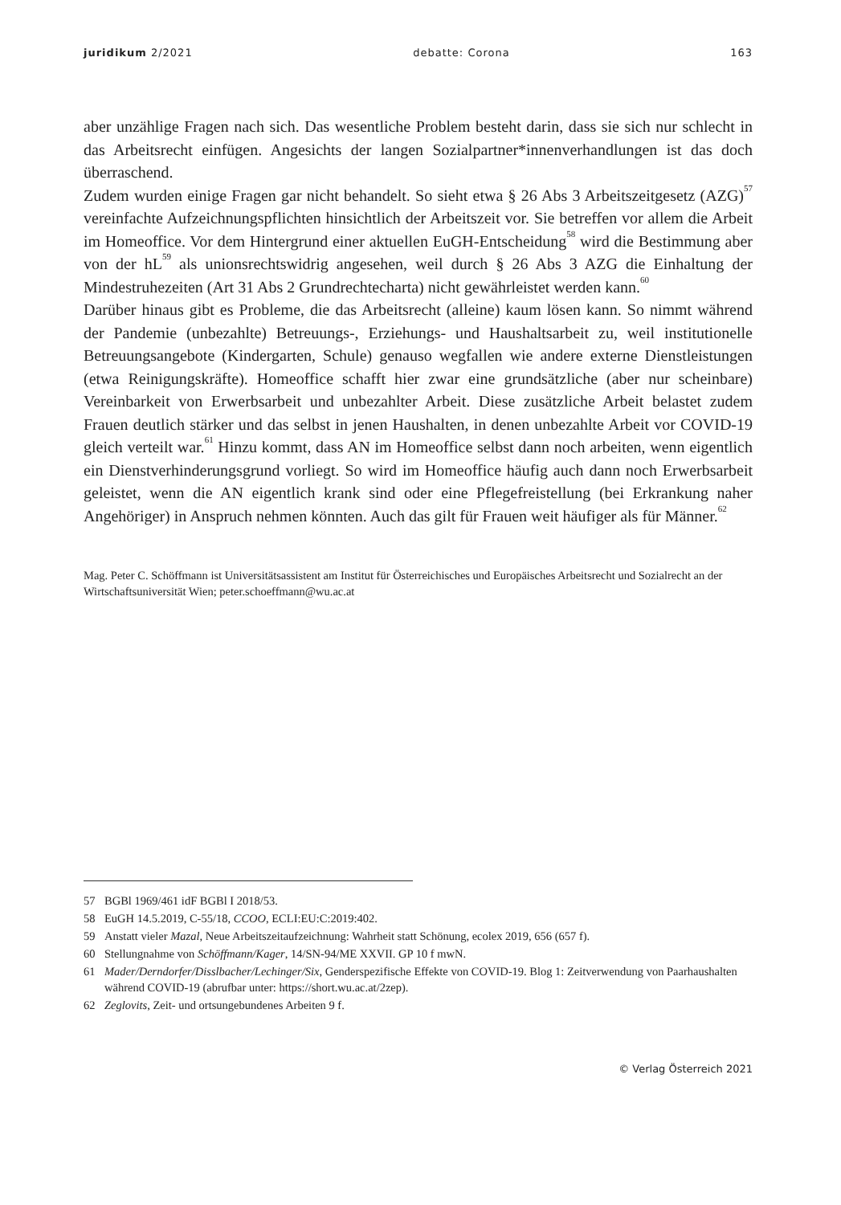juridikum 2/2021 debatte: Corona 163
aber unzählige Fragen nach sich. Das wesentliche Problem besteht darin, dass sie sich nur schlecht in das Arbeitsrecht einfügen. Angesichts der langen Sozialpartner*innen­verhandlungen ist das doch überraschend.
Zudem wurden einige Fragen gar nicht behandelt. So sieht etwa § 26 Abs 3 Arbeitszeit­gesetz (AZG)<sup>57</sup> vereinfachte Aufzeichnungspflichten hinsichtlich der Arbeitszeit vor. Sie betreffen vor allem die Arbeit im Homeoffice. Vor dem Hintergrund einer aktuellen EuGH-Entscheidung<sup>58</sup> wird die Bestimmung aber von der hL<sup>59</sup> als unionsrechtswidrig angesehen, weil durch § 26 Abs 3 AZG die Einhaltung der Mindestruhezeiten (Art 31 Abs 2 Grundrechtecharta) nicht gewährleistet werden kann.<sup>60</sup>
Darüber hinaus gibt es Probleme, die das Arbeitsrecht (alleine) kaum lösen kann. So nimmt während der Pandemie (unbezahlte) Betreuungs-, Erziehungs- und Haushalts­arbeit zu, weil institutionelle Betreuungsangebote (Kindergarten, Schule) genauso weg­fallen wie andere externe Dienstleistungen (etwa Reinigungskräfte). Homeoffice schafft hier zwar eine grundsätzliche (aber nur scheinbare) Vereinbarkeit von Erwerbsarbeit und unbezahlter Arbeit. Diese zusätzliche Arbeit belastet zudem Frauen deutlich stärker und das selbst in jenen Haushalten, in denen unbezahlte Arbeit vor COVID-19 gleich verteilt war.<sup>61</sup> Hinzu kommt, dass AN im Homeoffice selbst dann noch arbeiten, wenn eigent­lich ein Dienstverhinderungsgrund vorliegt. So wird im Homeoffice häufig auch dann noch Erwerbsarbeit geleistet, wenn die AN eigentlich krank sind oder eine Pflegefreistel­lung (bei Erkrankung naher Angehöriger) in Anspruch nehmen könnten. Auch das gilt für Frauen weit häufiger als für Männer.<sup>62</sup>
Mag. Peter C. Schöffmann ist Universitätsassistent am Institut für Österreichisches und Europäisches Arbeitsrecht und Sozialrecht an der Wirtschaftsuniversität Wien; peter.schoeffmann@wu.ac.at
57 BGBl 1969/461 idF BGBl I 2018/53.
58 EuGH 14.5.2019, C-55/18, CCOO, ECLI:EU:C:2019:402.
59 Anstatt vieler Mazal, Neue Arbeitszeitaufzeichnung: Wahrheit statt Schönung, ecolex 2019, 656 (657 f).
60 Stellungnahme von Schöffmann/Kager, 14/SN-94/ME XXVII. GP 10 f mwN.
61 Mader/Derndorfer/Disslbacher/Lechinger/Six, Genderspezifische Effekte von COVID-19. Blog 1: Zeitverwendung von Paarhaushalten während COVID-19 (abrufbar unter: https://short.wu.ac.at/2zep).
62 Zeglovits, Zeit- und ortsungebundenes Arbeiten 9 f.
© Verlag Österreich 2021